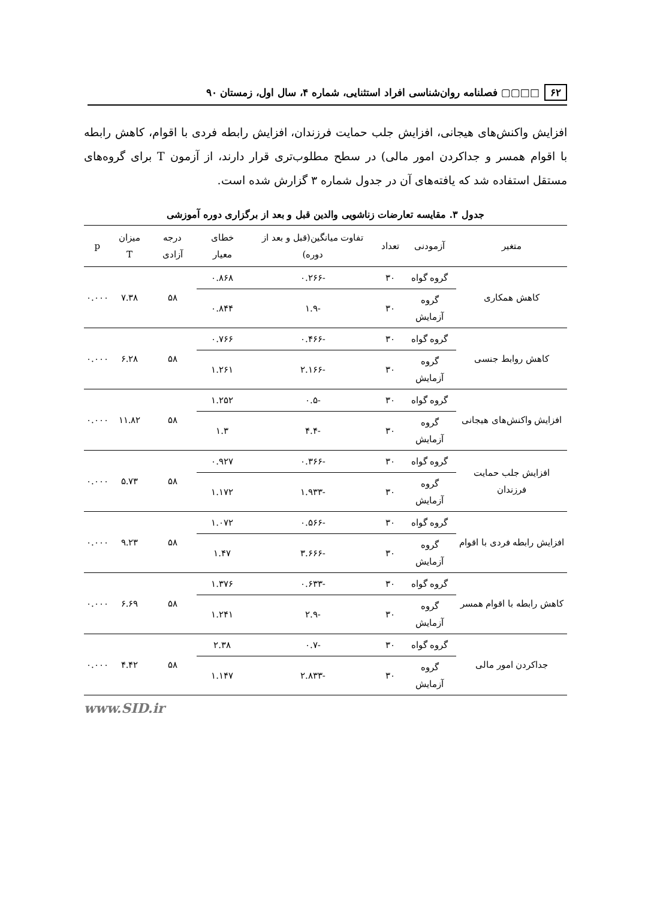۶۲ □□▢▢ فصلنامه روان‌شناسی افراد استثنایی، شماره ۴، سال اول، زمستان ۹۰
افزایش واکنش‌های هیجانی، افزایش جلب حمایت فرزندان، افزایش رابطه فردی با اقوام، کاهش رابطه با اقوام همسر و جداکردن امور مالی) در سطح مطلوب‌تری قرار دارند، از آزمون T برای گروه‌های مستقل استفاده شد که یافته‌های آن در جدول شماره ۳ گزارش شده است.
جدول ۳. مقایسه تعارضات زناشویی والدین قبل و بعد از برگزاری دوره آموزشی
| متغیر | آزمودنی | تعداد | تفاوت میانگین(قبل و بعد از دوره) | خطای معیار | درجه آزادی | میزان T | p |
| --- | --- | --- | --- | --- | --- | --- | --- |
| کاهش همکاری | گروه گواه | ۳۰ | -۰.۲۶۶ | ۰.۸۶۸ | ۵۸ | ۷.۳۸ | ۰.۰۰۰ |
| | گروه آزمایش | ۳۰ | -۱.۹ | ۰.۸۴۴ | | | |
| کاهش روابط جنسی | گروه گواه | ۳۰ | -۰.۴۶۶ | ۰.۷۶۶ | ۵۸ | ۶.۲۸ | ۰.۰۰۰ |
| | گروه آزمایش | ۳۰ | -۲.۱۶۶ | ۱.۲۶۱ | | | |
| افزایش واکنش‌های هیجانی | گروه گواه | ۳۰ | -۰.۵ | ۱.۲۵۲ | ۵۸ | ۱۱.۸۲ | ۰.۰۰۰ |
| | گروه آزمایش | ۳۰ | -۴.۴ | ۱.۳ | | | |
| افزایش جلب حمایت فرزندان | گروه گواه | ۳۰ | -۰.۳۶۶ | ۰.۹۲۷ | ۵۸ | ۵.۷۳ | ۰.۰۰۰ |
| | گروه آزمایش | ۳۰ | -۱.۹۳۳ | ۱.۱۷۲ | | | |
| افزایش رابطه فردی با اقوام | گروه گواه | ۳۰ | -۰.۵۶۶ | ۱.۰۷۲ | ۵۸ | ۹.۲۳ | ۰.۰۰۰ |
| | گروه آزمایش | ۳۰ | -۳.۶۶۶ | ۱.۴۷ | | | |
| کاهش رابطه با اقوام همسر | گروه گواه | ۳۰ | -۰.۶۳۳ | ۱.۳۷۶ | ۵۸ | ۶.۶۹ | ۰.۰۰۰ |
| | گروه آزمایش | ۳۰ | -۲.۹ | ۱.۲۴۱ | | | |
| جداکردن امور مالی | گروه گواه | ۳۰ | -۰.۷ | ۲.۳۸ | ۵۸ | ۴.۴۲ | ۰.۰۰۰ |
| | گروه آزمایش | ۳۰ | -۲.۸۳۳ | ۱.۱۴۷ | | | |
www.SID.ir